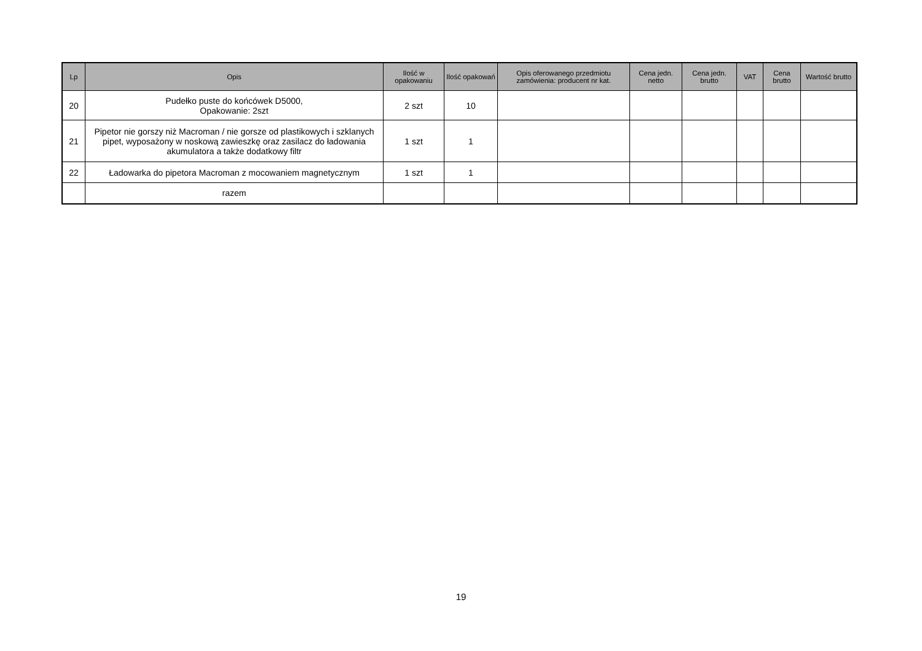| Lp | Opis | Ilość w opakowaniu | Ilość opakowań | Opis oferowanego przedmiotu zamówienia: producent nr kat. | Cena jedn. netto | Cena jedn. brutto | VAT | Cena brutto | Wartość brutto |
| --- | --- | --- | --- | --- | --- | --- | --- | --- | --- |
| 20 | Pudełko puste do końcówek D5000, Opakowanie: 2szt | 2 szt | 10 | | | | | | |
| 21 | Pipetor nie gorszy niż Macroman / nie gorsze od plastikowych i szklanych pipet, wyposażony w noskową zawieszkę oraz zasilacz do ładowania akumulatora a także dodatkowy filtr | 1 szt | 1 | | | | | | |
| 22 | Ładowarka do pipetora Macroman z mocowaniem magnetycznym | 1 szt | 1 | | | | | | |
| | razem | | | | | | | | |
19